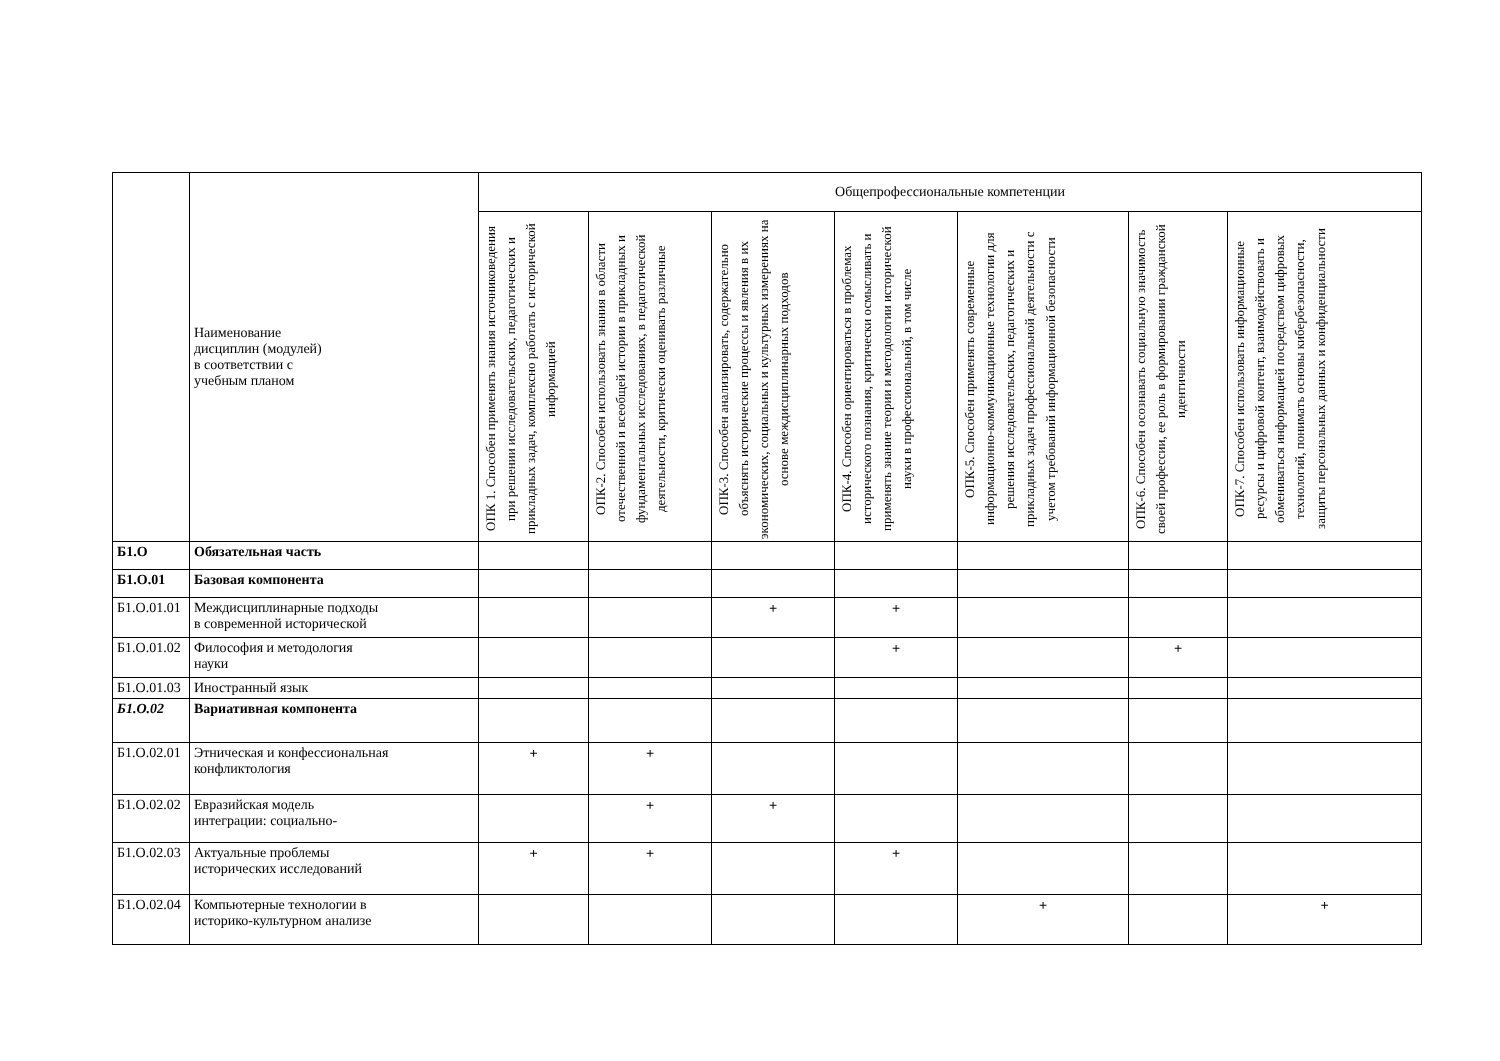| | Наименование дисциплин (модулей) в соответствии с учебным планом | Общепрофессиональные компетенции | | | | | | |
| --- | --- | --- | --- | --- | --- | --- | --- | --- |
| | | ОПК 1. Способен применять знания источниковедения при решении исследовательских, педагогических и прикладных задач, комплексно работать с исторической информацией | ОПК-2. Способен использовать знания в области отечественной и всеобщей истории в прикладных и фундаментальных исследованиях, в педагогической деятельности, критически оценивать различные | ОПК-3. Способен анализировать, содержательно объяснять исторические процессы и явления в их экономических, социальных и культурных измерениях на основе междисциплинарных подходов | ОПК-4. Способен ориентироваться в проблемах исторического познания, критически осмысливать и применять знание теории и методологии исторической науки в профессиональной, в том числе | ОПК-5. Способен применять современные информационно-коммуникационные технологии для решения исследовательских, педагогических и прикладных задач профессиональной деятельности с учетом требований информационной безопасности | ОПК-6. Способен осознавать социальную значимость своей профессии, ее роль в формировании гражданской идентичности | ОПК-7. Способен использовать информационные ресурсы и цифровой контент, взаимодействовать и обмениваться информацией посредством цифровых технологий, понимать основы кибербезопасности, защиты персональных данных и конфиденциальности |
| Б1.О | Обязательная часть | | | | | | | |
| Б1.О.01 | Базовая компонента | | | | | | | |
| Б1.О.01.01 | Междисциплинарные подходы в современной исторической | | | + | + | | | |
| Б1.О.01.02 | Философия и методология науки | | | | + | | + | |
| Б1.О.01.03 | Иностранный язык | | | | | | | |
| Б1.О.02 | Вариативная компонента | | | | | | | |
| Б1.О.02.01 | Этническая и конфессиональная конфликтология | + | + | | | | | |
| Б1.О.02.02 | Евразийская модель интеграции: социально- | | + | + | | | | |
| Б1.О.02.03 | Актуальные проблемы исторических исследований | + | + | | + | | | |
| Б1.О.02.04 | Компьютерные технологии в историко-культурном анализе | | | | | + | | + |